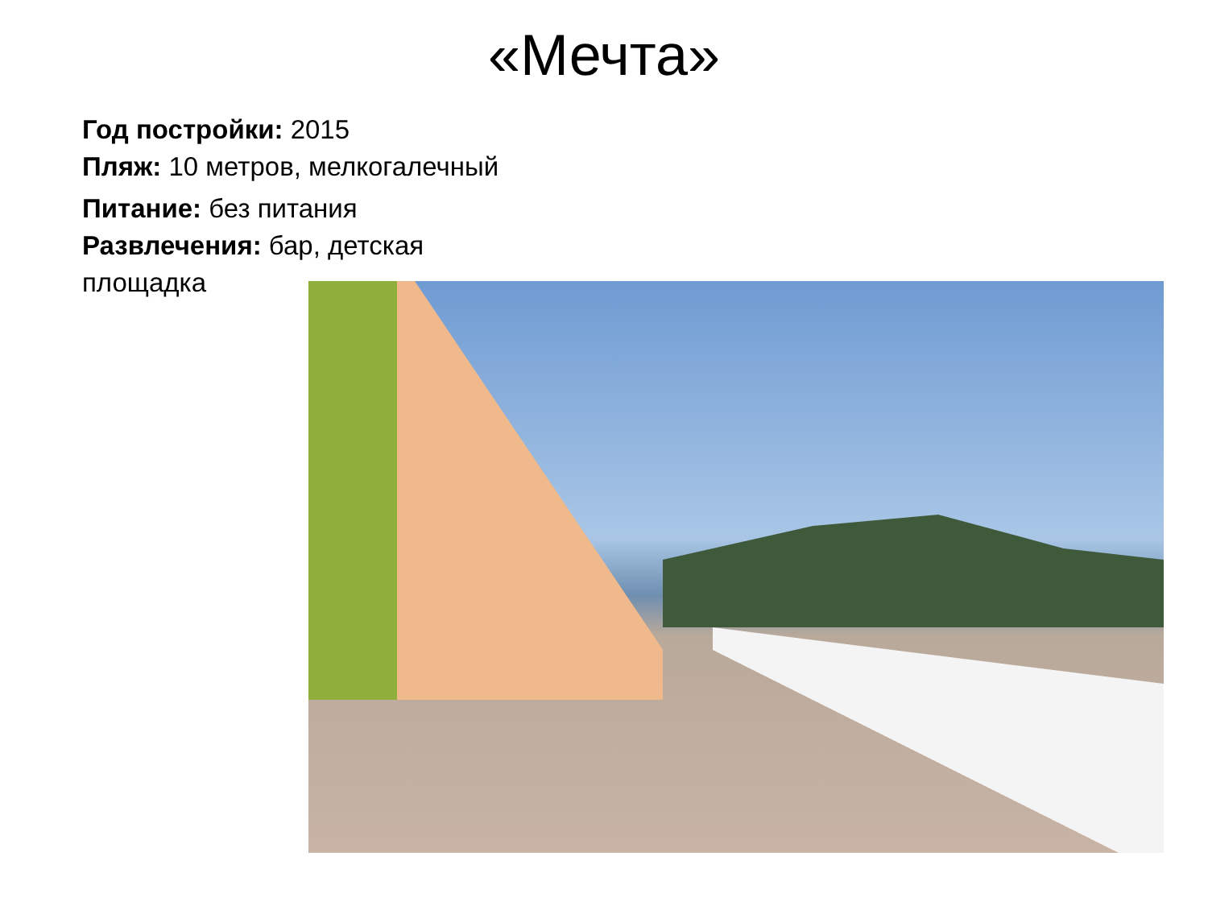«Мечта»
Год постройки: 2015
Пляж: 10 метров, мелкогалечный
Питание: без питания
Развлечения: бар, детская площадка